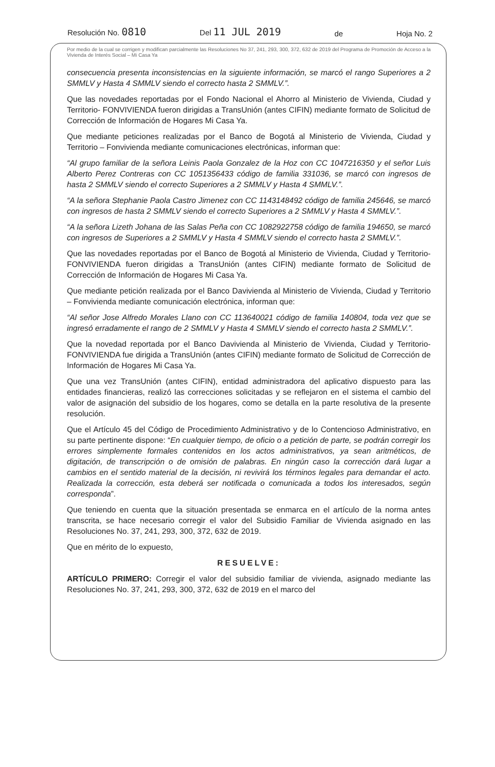Resolución No. 0810 Del 11 JUL 2019 de Hoja No. 2
Por medio de la cual se corrigen y modifican parcialmente las Resoluciones No 37, 241, 293, 300, 372, 632 de 2019 del Programa de Promoción de Acceso a la Vivienda de Interés Social – Mi Casa Ya
consecuencia presenta inconsistencias en la siguiente información, se marcó el rango Superiores a 2 SMMLV y Hasta 4 SMMLV siendo el correcto hasta 2 SMMLV.”.
Que las novedades reportadas por el Fondo Nacional el Ahorro al Ministerio de Vivienda, Ciudad y Territorio- FONVIVIENDA fueron dirigidas a TransUnión (antes CIFIN) mediante formato de Solicitud de Corrección de Información de Hogares Mi Casa Ya.
Que mediante peticiones realizadas por el Banco de Bogotá al Ministerio de Vivienda, Ciudad y Territorio – Fonvivienda mediante comunicaciones electrónicas, informan que:
“Al grupo familiar de la señora Leinis Paola Gonzalez de la Hoz con CC 1047216350 y el señor Luis Alberto Perez Contreras con CC 1051356433 código de familia 331036, se marcó con ingresos de hasta 2 SMMLV siendo el correcto Superiores a 2 SMMLV y Hasta 4 SMMLV.”.
“A la señora Stephanie Paola Castro Jimenez con CC 1143148492 código de familia 245646, se marcó con ingresos de hasta 2 SMMLV siendo el correcto Superiores a 2 SMMLV y Hasta 4 SMMLV.”.
“A la señora Lizeth Johana de las Salas Peña con CC 1082922758 código de familia 194650, se marcó con ingresos de Superiores a 2 SMMLV y Hasta 4 SMMLV siendo el correcto hasta 2 SMMLV.”.
Que las novedades reportadas por el Banco de Bogotá al Ministerio de Vivienda, Ciudad y Territorio- FONVIVIENDA fueron dirigidas a TransUnión (antes CIFIN) mediante formato de Solicitud de Corrección de Información de Hogares Mi Casa Ya.
Que mediante petición realizada por el Banco Davivienda al Ministerio de Vivienda, Ciudad y Territorio – Fonvivienda mediante comunicación electrónica, informan que:
“Al señor Jose Alfredo Morales Llano con CC 113640021 código de familia 140804, toda vez que se ingresó erradamente el rango de 2 SMMLV y Hasta 4 SMMLV siendo el correcto hasta 2 SMMLV.”.
Que la novedad reportada por el Banco Davivienda al Ministerio de Vivienda, Ciudad y Territorio- FONVIVIENDA fue dirigida a TransUnión (antes CIFIN) mediante formato de Solicitud de Corrección de Información de Hogares Mi Casa Ya.
Que una vez TransUnión (antes CIFIN), entidad administradora del aplicativo dispuesto para las entidades financieras, realizó las correcciones solicitadas y se reflejaron en el sistema el cambio del valor de asignación del subsidio de los hogares, como se detalla en la parte resolutiva de la presente resolución.
Que el Artículo 45 del Código de Procedimiento Administrativo y de lo Contencioso Administrativo, en su parte pertinente dispone: “En cualquier tiempo, de oficio o a petición de parte, se podrán corregir los errores simplemente formales contenidos en los actos administrativos, ya sean aritméticos, de digitación, de transcripción o de omisión de palabras. En ningún caso la corrección dará lugar a cambios en el sentido material de la decisión, ni revivirá los términos legales para demandar el acto. Realizada la corrección, esta deberá ser notificada o comunicada a todos los interesados, según corresponda”.
Que teniendo en cuenta que la situación presentada se enmarca en el artículo de la norma antes transcrita, se hace necesario corregir el valor del Subsidio Familiar de Vivienda asignado en las Resoluciones No. 37, 241, 293, 300, 372, 632 de 2019.
Que en mérito de lo expuesto,
RESUELVE:
ARTÍCULO PRIMERO: Corregir el valor del subsidio familiar de vivienda, asignado mediante las Resoluciones No. 37, 241, 293, 300, 372, 632 de 2019 en el marco del